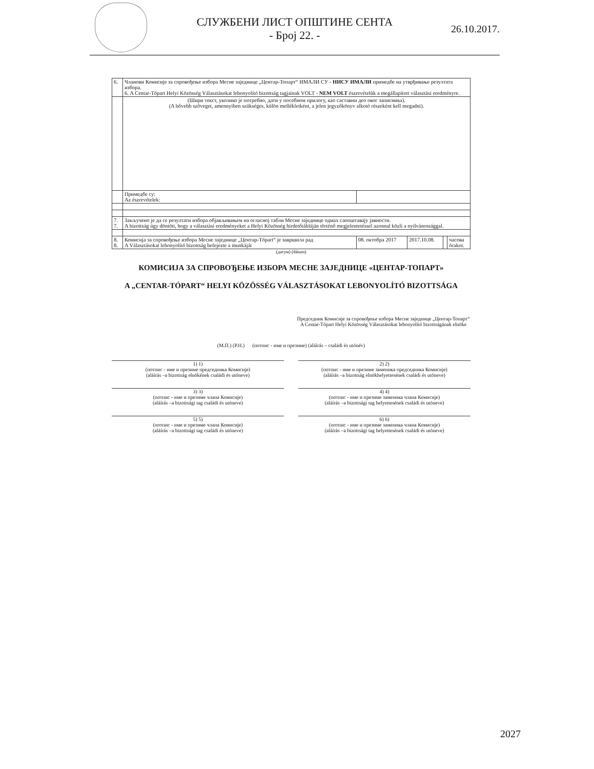СЛУЖБЕНИ ЛИСТ ОПШТИНЕ СЕНТА
- Број 22. -
26.10.2017.
| 6. | Чланови Комисије за спровођење избора Месне заједнице „Центар-Топарт“ ИМАЛИ СУ - НИСУ ИМАЛИ примедбе на утврђивање резултата избора. 6. A Centar-Tópart Helyi Közösség Választásokat lebonyolító bizottság tagjainak VOLT - NEM VOLT észrevételük a megállapított választási eredményre. | | | | |
| | (Шири текст, уколико је потребно, дати у посебном прилогу, као саставни део овог записника). (A bővebb szöveget, amennyiben szükséges, külön mellékletként, a jelen jegyzőkönyv alkotó részeként kell megadni). | | | | |
| | Примедбе су: Az észrevételek: | | | | |
| 7. 7. | Закључено је да се резултати избора објављивањем на огласној табли Месне заједнице одмах саопштавају јавности. A bizottság úgy döntött, hogy a választási eredményeket a Helyi Közösség hirdetőtábláján történő megjelentetéssel azonnal közli a nyilvánossággal. | | | | |
| 8. 8. | Комисија за спровођење избора Месне заједнице „Центар-Tópart“ је завршила рад A Választásokat lebonyolító bizottság befejezte a munkáját | 08. октобра 2017 | 2017.10.08. | | часова órakor. |
(датум) (dátum)
КОМИСИЈА ЗА СПРОВОЂЕЊЕ ИЗБОРА МЕСНЕ ЗАЈЕДНИЦЕ «ЦЕНТАР-ТОПАРТ»
A „CENTAR-TÓPART“ HELYI KÖZÖSSÉG VÁLASZTÁSOKAT LEBONYOLÍTÓ BIZOTTSÁGA
Председник Комисије за спровођење избора Месне заједнице „Центар-Топарт“
A Centar-Tópart Helyi Közösség Választásokat lebonyolító bizottságának elnöke
(М.П.) (P.H.) (потпис - име и презиме) (aláírás – családi és utónév)
1) 1)
(потпис - име и презиме председника Комисије)
(aláírás –a bizottság elnökének családi és utóneve)
2) 2)
(потпис - име и презиме заменика председника Комисије)
(aláírás –a bizottság elnökhelyettesének családi és utóneve)
3) 3)
(потпис - име и презиме члана Комисије)
(aláírás –a bizottsági tag családi és utóneve)
4) 4)
(потпис - име и презиме заменика члана Комисије)
(aláírás –a bizottsági tag helyettesének családi és utóneve)
5) 5)
(потпис - име и презиме члана Комисије)
(aláírás –a bizottsági tag családi és utóneve)
6) 6)
(потпис - име и презиме заменика члана Комисије)
(aláírás –a bizottsági tag helyettesének családi és utóneve)
2027